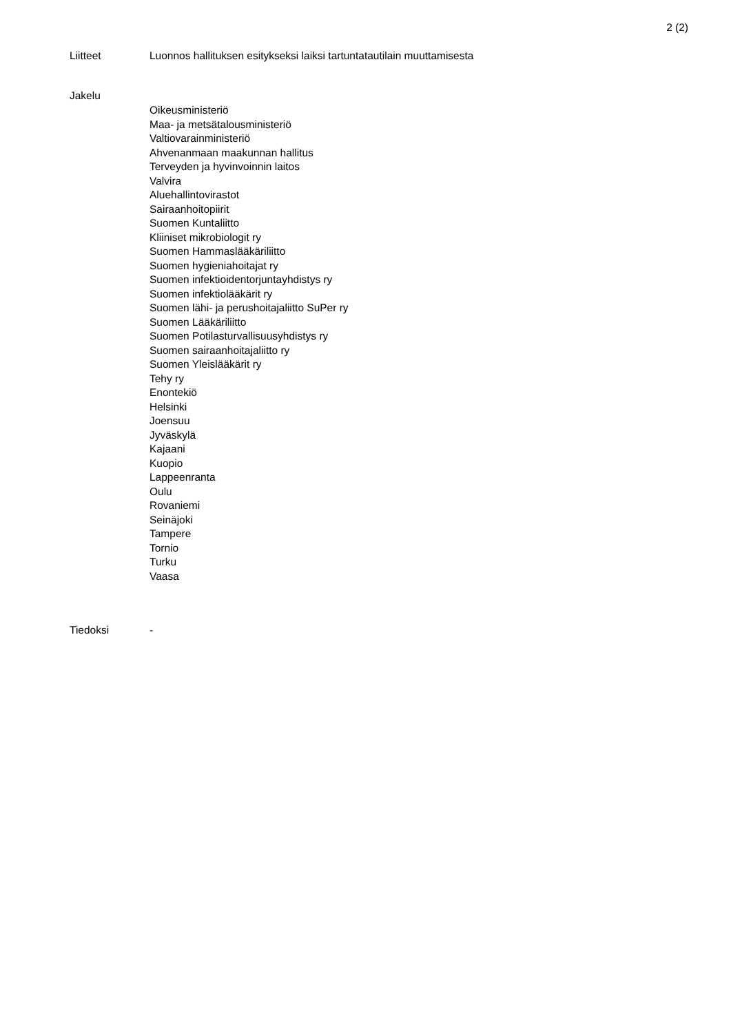2 (2)
Liitteet Luonnos hallituksen esitykseksi laiksi tartuntatautilain muuttamisesta
Jakelu
Oikeusministeriö
Maa- ja metsätalousministeriö
Valtiovarainministeriö
Ahvenanmaan maakunnan hallitus
Terveyden ja hyvinvoinnin laitos
Valvira
Aluehallintovirastot
Sairaanhoitopiirit
Suomen Kuntaliitto
Kliiniset mikrobiologit ry
Suomen Hammaslääkäriliitto
Suomen hygieniahoitajat ry
Suomen infektioidentorjuntayhdistys ry
Suomen infektiolääkärit ry
Suomen lähi- ja perushoitajaliitto SuPer ry
Suomen Lääkäriliitto
Suomen Potilasturvallisuusyhdistys ry
Suomen sairaanhoitajaliitto ry
Suomen Yleislääkärit ry
Tehy ry
Enontekiö
Helsinki
Joensuu
Jyväskylä
Kajaani
Kuopio
Lappeenranta
Oulu
Rovaniemi
Seinäjoki
Tampere
Tornio
Turku
Vaasa
Tiedoksi -